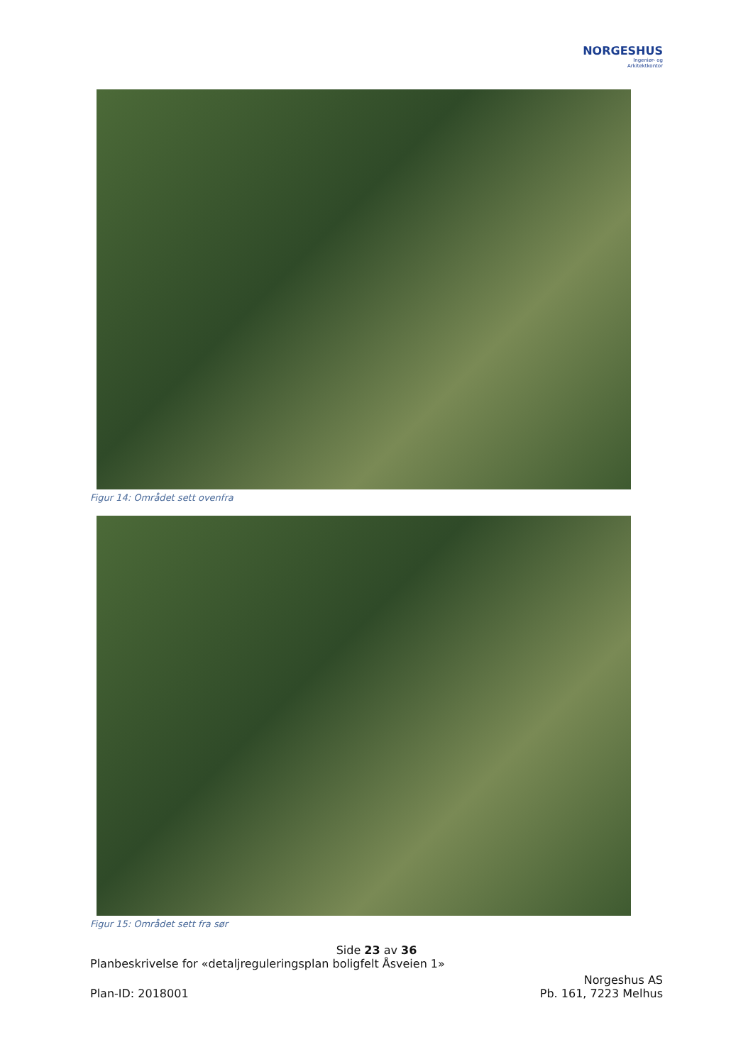NORGESHUS
Ingeniør- og
Arkitektkontor
Figur 14: Området sett ovenfra
Figur 15: Området sett fra sør
Side 23 av 36
Planbeskrivelse for «detaljreguleringsplan boligfelt Åsveien 1»
Norgeshus AS
Plan-ID: 2018001 Pb. 161, 7223 Melhus